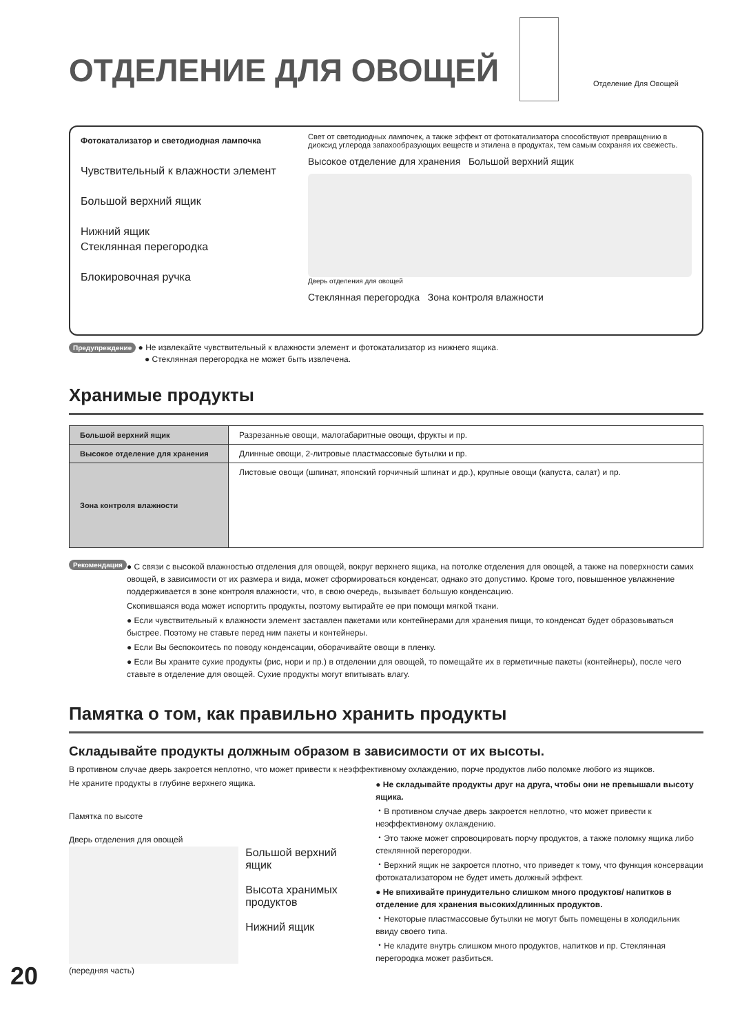ОТДЕЛЕНИЕ ДЛЯ ОВОЩЕЙ
Отделение Для Овощей
Фотокатализатор и светодиодная лампочка
Чувствительный к влажности элемент
Большой верхний ящик
Нижний ящик
Стеклянная перегородка
Блокировочная ручка
Свет от светодиодных лампочек, а также эффект от фотокатализатора способствуют превращению в диоксид углерода запахообразующих веществ и этилена в продуктах, тем самым сохраняя их свежесть.
Высокое отделение для хранения Большой верхний ящик
Дверь отделения для овощей
Стеклянная перегородка Зона контроля влажности
Предупреждение ● Не извлекайте чувствительный к влажности элемент и фотокатализатор из нижнего ящика.
● Стеклянная перегородка не может быть извлечена.
Хранимые продукты
| Большой верхний ящик | Разрезанные овощи, малогабаритные овощи, фрукты и пр. |
| Высокое отделение для хранения | Длинные овощи, 2-литровые пластмассовые бутылки и пр. |
| Зона контроля влажности | Листовые овощи (шпинат, японский горчичный шпинат и др.), крупные овощи (капуста, салат) и пр. |
Рекомендация
● С связи с высокой влажностью отделения для овощей, вокруг верхнего ящика, на потолке отделения для овощей, а также на поверхности самих овощей, в зависимости от их размера и вида, может сформироваться конденсат, однако это допустимо. Кроме того, повышенное увлажнение поддерживается в зоне контроля влажности, что, в свою очередь, вызывает большую конденсацию.
Скопившаяся вода может испортить продукты, поэтому вытирайте ее при помощи мягкой ткани.
● Если чувствительный к влажности элемент заставлен пакетами или контейнерами для хранения пищи, то конденсат будет образовываться быстрее. Поэтому не ставьте перед ним пакеты и контейнеры.
● Если Вы беспокоитесь по поводу конденсации, оборачивайте овощи в пленку.
● Если Вы храните сухие продукты (рис, нори и пр.) в отделении для овощей, то помещайте их в герметичные пакеты (контейнеры), после чего ставьте в отделение для овощей. Сухие продукты могут впитывать влагу.
Памятка о том, как правильно хранить продукты
Складывайте продукты должным образом в зависимости от их высоты.
В противном случае дверь закроется неплотно, что может привести к неэффективному охлаждению, порче продуктов либо поломке любого из ящиков.
Не храните продукты в глубине верхнего ящика.
Памятка по высоте
Дверь отделения для овощей
Большой верхний ящик
Высота хранимых продуктов
Нижний ящик
(передняя часть)
● Не складывайте продукты друг на друга, чтобы они не превышали высоту ящика.
・В противном случае дверь закроется неплотно, что может привести к неэффективному охлаждению.
・Это также может спровоцировать порчу продуктов, а также поломку ящика либо стеклянной перегородки.
・Верхний ящик не закроется плотно, что приведет к тому, что функция консервации фотокатализатором не будет иметь должный эффект.
● Не впихивайте принудительно слишком много продуктов/ напитков в отделение для хранения высоких/длинных продуктов.
・Некоторые пластмассовые бутылки не могут быть помещены в холодильник ввиду своего типа.
・Не кладите внутрь слишком много продуктов, напитков и пр. Стеклянная перегородка может разбиться.
20